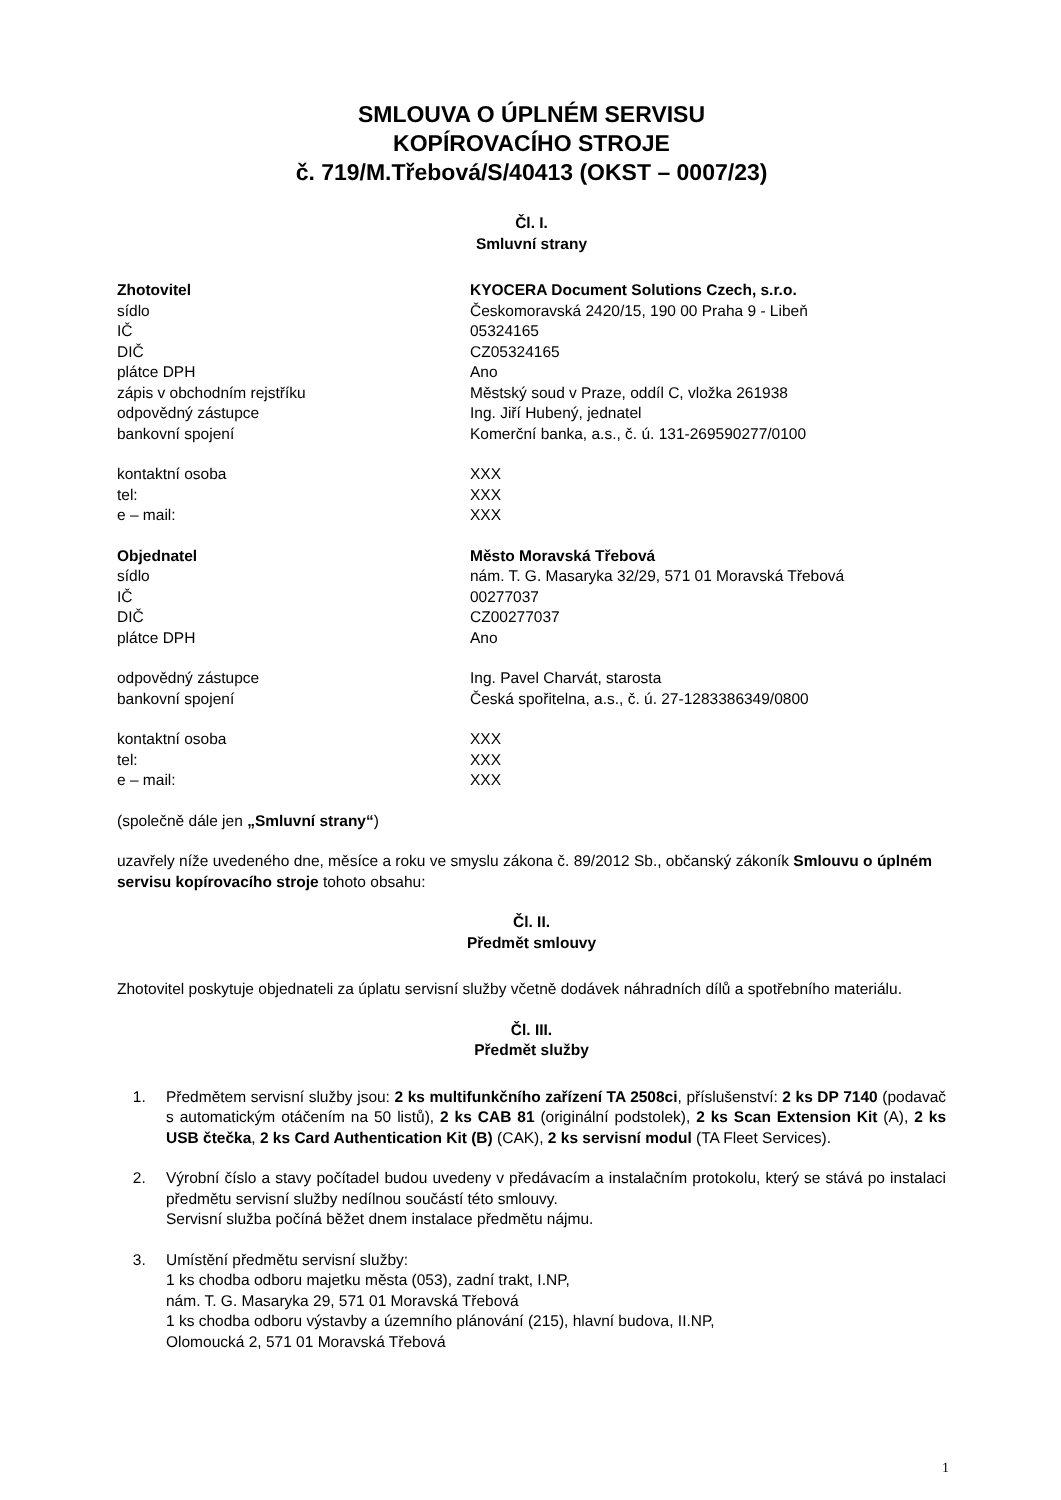SMLOUVA O ÚPLNÉM SERVISU
KOPÍROVACÍHO STROJE
č. 719/M.Třebová/S/40413 (OKST – 0007/23)
Čl. I.
Smluvní strany
Zhotovitel KYOCERA Document Solutions Czech, s.r.o.
sídlo Českomoravská 2420/15, 190 00 Praha 9 - Libeň
IČ 05324165
DIČ CZ05324165
plátce DPH Ano
zápis v obchodním rejstříku Městský soud v Praze, oddíl C, vložka 261938
odpovědný zástupce Ing. Jiří Hubený, jednatel
bankovní spojení Komerční banka, a.s., č. ú. 131-269590277/0100
kontaktní osoba XXX
tel: XXX
e – mail: XXX
Objednatel Město Moravská Třebová
sídlo nám. T. G. Masaryka 32/29, 571 01 Moravská Třebová
IČ 00277037
DIČ CZ00277037
plátce DPH Ano
odpovědný zástupce Ing. Pavel Charvát, starosta
bankovní spojení Česká spořitelna, a.s., č. ú. 27-1283386349/0800
kontaktní osoba XXX
tel: XXX
e – mail: XXX
(společně dále jen „Smluvní strany“)
uzavřely níže uvedeného dne, měsíce a roku ve smyslu zákona č. 89/2012 Sb., občanský zákoník Smlouvu o úplném servisu kopírovacího stroje tohoto obsahu:
Čl. II.
Předmět smlouvy
Zhotovitel poskytuje objednateli za úplatu servisní služby včetně dodávek náhradních dílů a spotřebního materiálu.
Čl. III.
Předmět služby
1. Předmětem servisní služby jsou: 2 ks multifunkčního zařízení TA 2508ci, příslušenství: 2 ks DP 7140 (podavač s automatickým otáčením na 50 listů), 2 ks CAB 81 (originální podstolek), 2 ks Scan Extension Kit (A), 2 ks USB čtečka, 2 ks Card Authentication Kit (B) (CAK), 2 ks servisní modul (TA Fleet Services).
2. Výrobní číslo a stavy počítadel budou uvedeny v předávacím a instalačním protokolu, který se stává po instalaci předmětu servisní služby nedílnou součástí této smlouvy.
Servisní služba počíná běžet dnem instalace předmětu nájmu.
3. Umístění předmětu servisní služby:
1 ks chodba odboru majetku města (053), zadní trakt, I.NP,
nám. T. G. Masaryka 29, 571 01 Moravská Třebová
1 ks chodba odboru výstavby a územního plánování (215), hlavní budova, II.NP,
Olomoucká 2, 571 01 Moravská Třebová
1